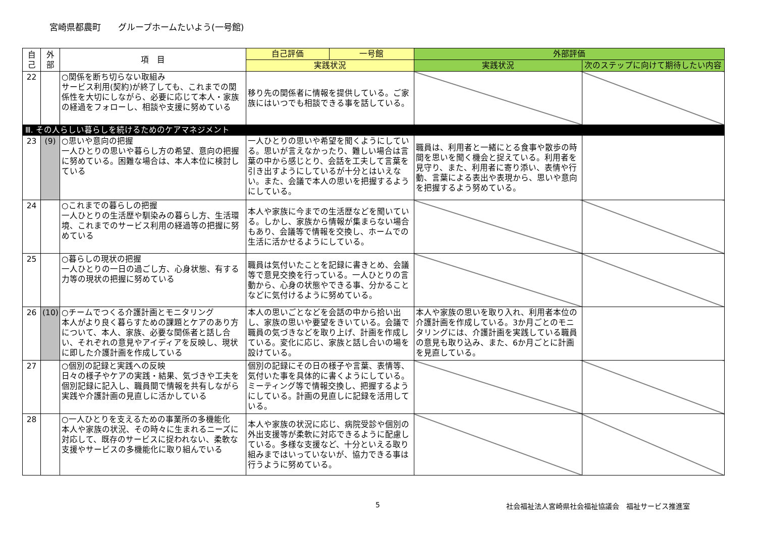宮崎県都農町　　グループホームたいよう(一号館)
| 自己 | 外部 | 項 目 | 自己評価 | 一号館 | 外部評価 | |
| --- | --- | --- | --- | --- | --- | --- |
| | | | 実践状況 | | 実践状況 | 次のステップに向けて期待したい内容 |
| 22 | | ○関係を断ち切らない取組み サービス利用(契約)が終了しても、これまでの関係性を大切にしながら、必要に応じて本人・家族の経過をフォローし、相談や支援に努めている | 移り先の関係者に情報を提供している。ご家族にはいつでも相談できる事を話している。 | | | |
| Ⅲ. その人らしい暮らしを続けるためのケアマネジメント | | | | | | |
| 23 | (9) | ○思いや意向の把握 一人ひとりの思いや暮らし方の希望、意向の把握に努めている。困難な場合は、本人本位に検討している | 一人ひとりの思いや希望を聞くようにしている。思いが言えなかったり、難しい場合は言葉の中から感じとり、会話を工夫して言葉を引き出すようにしているが十分とはいえない。また、会議で本人の思いを把握するようにしている。 | | 職員は、利用者と一緒にとる食事や散歩の時間を思いを聞く機会と捉えている。利用者を見守り、また、利用者に寄り添い、表情や行動、言葉による表出や表現から、思いや意向を把握するよう努めている。 | |
| 24 | | ○これまでの暮らしの把握 一人ひとりの生活歴や馴染みの暮らし方、生活環境、これまでのサービス利用の経過等の把握に努めている | 本人や家族に今までの生活歴などを聞いている。しかし、家族から情報が集まらない場合もあり、会議等で情報を交換し、ホームでの生活に活かせるようにしている。 | | | |
| 25 | | ○暮らしの現状の把握 一人ひとりの一日の過ごし方、心身状態、有する力等の現状の把握に努めている | 職員は気付いたことを記録に書きとめ、会議等で意見交換を行っている。一人ひとりの言動から、心身の状態やできる事、分かることなどに気付けるように努めている。 | | | |
| 26 | (10) | ○チームでつくる介護計画とモニタリング 本人がより良く暮らすための課題とケアのあり方について、本人、家族、必要な関係者と話し合い、それぞれの意見やアイディアを反映し、現状に即した介護計画を作成している | 本人の思いごとなどを会話の中から拾い出し、家族の思いや要望をきいている。会議で職員の気づきなどを取り上げ、計画を作成している。変化に応じ、家族と話し合いの場を設けている。 | | 本人や家族の思いを取り入れ、利用者本位の介護計画を作成している。3か月ごとのモニタリングには、介護計画を実践している職員の意見も取り込み、また、6か月ごとに計画を見直している。 | |
| 27 | | ○個別の記録と実践への反映 日々の様子やケアの実践・結果、気づきや工夫を個別記録に記入し、職員間で情報を共有しながら実践や介護計画の見直しに活かしている | 個別の記録にその日の様子や言葉、表情等、気付いた事を具体的に書くようにしている。ミーティング等で情報交換し、把握するようにしている。計画の見直しに記録を活用している。 | | | |
| 28 | | ○一人ひとりを支えるための事業所の多機能化 本人や家族の状況、その時々に生まれるニーズに対応して、既存のサービスに捉われない、柔軟な支援やサービスの多機能化に取り組んでいる | 本人や家族の状況に応じ、病院受診や個別の外出支援等が柔軟に対応できるように配慮している。多様な支援など、十分といえる取り組みまではいっていないが、協力できる事は行うように努めている。 | | | |
5 社会福祉法人宮崎県社会福祉協議会　福祉サービス推進室